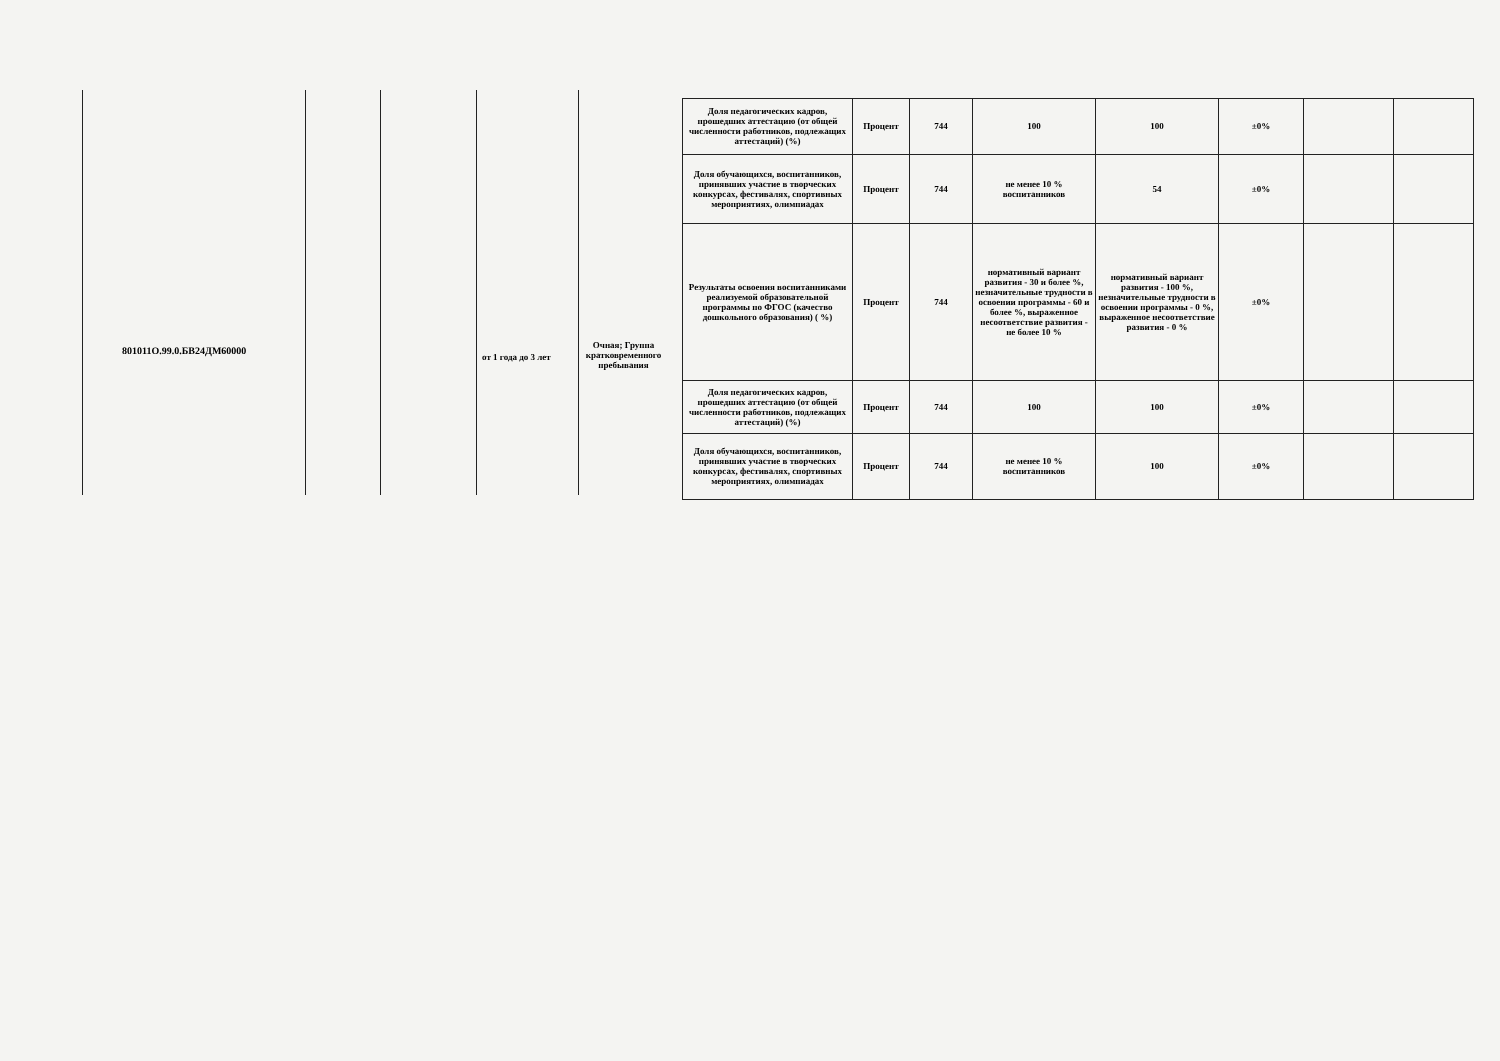801011О.99.0.БВ24ДМ60000
от 1 года до 3 лет
Очная; Группа кратковременного пребывания
| Доля педагогических кадров, прошедших аттестацию (от общей численности работников, подлежащих аттестаций) (%) | Процент | 744 | 100 | 100 | ±0% | | |
| Доля обучающихся, воспитанников, принявших участие в творческих конкурсах, фестивалях, спортивных мероприятиях, олимпиадах | Процент | 744 | не менее 10 % воспитанников | 54 | ±0% | | |
| Результаты освоения воспитанниками реализуемой образовательной программы по ФГОС (качество дошкольного образования) ( %) | Процент | 744 | нормативный вариант развития - 30 и более %, незначительные трудности в освоении программы - 60 и более %, выраженное несоответствие развития - не более 10 % | нормативный вариант развития - 100 %, незначительные трудности в освоении программы - 0 %, выраженное несоответствие развития - 0 % | ±0% | | |
| Доля педагогических кадров, прошедших аттестацию (от общей численности работников, подлежащих аттестаций) (%) | Процент | 744 | 100 | 100 | ±0% | | |
| Доля обучающихся, воспитанников, принявших участие в творческих конкурсах, фестивалях, спортивных мероприятиях, олимпиадах | Процент | 744 | не менее 10 % воспитанников | 100 | ±0% | | |